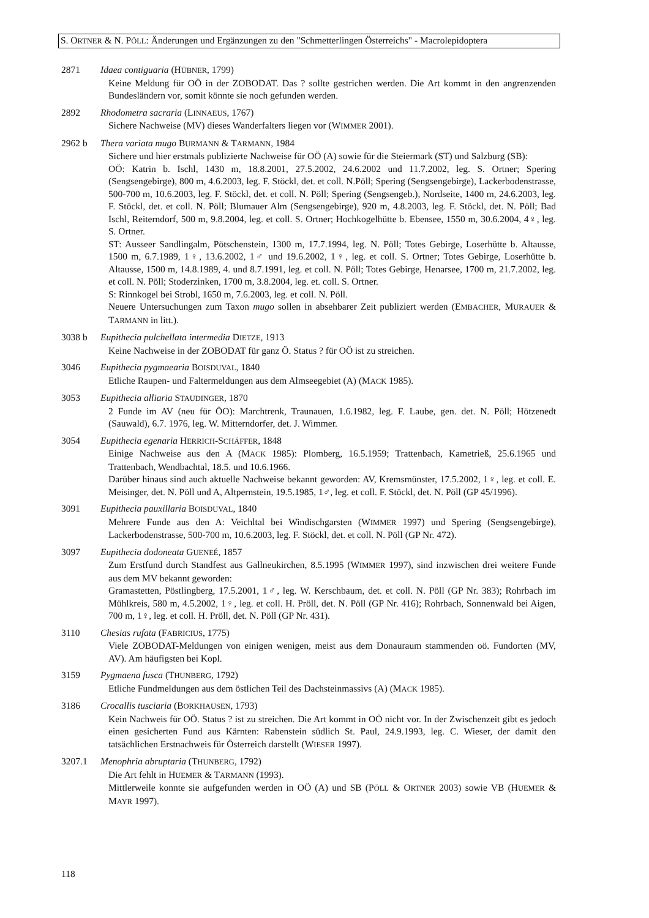S. ORTNER & N. PÖLL: Änderungen und Ergänzungen zu den "Schmetterlingen Österreichs" - Macrolepidoptera
2871 Idaea contiguaria (HÜBNER, 1799)
Keine Meldung für OÖ in der ZOBODAT. Das ? sollte gestrichen werden. Die Art kommt in den angrenzenden Bundesländern vor, somit könnte sie noch gefunden werden.
2892 Rhodometra sacraria (LINNAEUS, 1767)
Sichere Nachweise (MV) dieses Wanderfalters liegen vor (WIMMER 2001).
2962 b Thera variata mugo BURMANN & TARMANN, 1984
Sichere und hier erstmals publizierte Nachweise für OÖ (A) sowie für die Steiermark (ST) und Salzburg (SB):
OÖ: Katrin b. Ischl, 1430 m, 18.8.2001, 27.5.2002, 24.6.2002 und 11.7.2002, leg. S. Ortner; Spering (Sengsengebirge), 800 m, 4.6.2003, leg. F. Stöckl, det. et coll. N.Pöll; Spering (Sengsengebirge), Lackerbodenstrasse, 500-700 m, 10.6.2003, leg. F. Stöckl, det. et coll. N. Pöll; Spering (Sengsengeb.), Nordseite, 1400 m, 24.6.2003, leg. F. Stöckl, det. et coll. N. Pöll; Blumauer Alm (Sengsengebirge), 920 m, 4.8.2003, leg. F. Stöckl, det. N. Pöll; Bad Ischl, Reiterndorf, 500 m, 9.8.2004, leg. et coll. S. Ortner; Hochkogelhütte b. Ebensee, 1550 m, 30.6.2004, 4♀, leg. S. Ortner.
ST: Ausseer Sandlingalm, Pötschenstein, 1300 m, 17.7.1994, leg. N. Pöll; Totes Gebirge, Loserhütte b. Altausse, 1500 m, 6.7.1989, 1♀, 13.6.2002, 1♂ und 19.6.2002, 1♀, leg. et coll. S. Ortner; Totes Gebirge, Loserhütte b. Altausse, 1500 m, 14.8.1989, 4. und 8.7.1991, leg. et coll. N. Pöll; Totes Gebirge, Henarsee, 1700 m, 21.7.2002, leg. et coll. N. Pöll; Stoderzinken, 1700 m, 3.8.2004, leg. et. coll. S. Ortner.
S: Rinnkogel bei Strobl, 1650 m, 7.6.2003, leg. et coll. N. Pöll.
Neuere Untersuchungen zum Taxon mugo sollen in absehbarer Zeit publiziert werden (EMBACHER, MURAUER & TARMANN in litt.).
3038 b Eupithecia pulchellata intermedia DIETZE, 1913
Keine Nachweise in der ZOBODAT für ganz Ö. Status ? für OÖ ist zu streichen.
3046 Eupithecia pygmaearia BOISDUVAL, 1840
Etliche Raupen- und Faltermeldungen aus dem Almseegebiet (A) (MACK 1985).
3053 Eupithecia alliaria STAUDINGER, 1870
2 Funde im AV (neu für ÖO): Marchtrenk, Traunauen, 1.6.1982, leg. F. Laube, gen. det. N. Pöll; Hötzenedt (Sauwald), 6.7. 1976, leg. W. Mitterndorfer, det. J. Wimmer.
3054 Eupithecia egenaria HERRICH-SCHÄFFER, 1848
Einige Nachweise aus den A (MACK 1985): Plomberg, 16.5.1959; Trattenbach, Kametrieß, 25.6.1965 und Trattenbach, Wendbachtal, 18.5. und 10.6.1966.
Darüber hinaus sind auch aktuelle Nachweise bekannt geworden: AV, Kremsmünster, 17.5.2002, 1♀, leg. et coll. E. Meisinger, det. N. Pöll und A, Altpernstein, 19.5.1985, 1♂, leg. et coll. F. Stöckl, det. N. Pöll (GP 45/1996).
3091 Eupithecia pauxillaria BOISDUVAL, 1840
Mehrere Funde aus den A: Veichltal bei Windischgarsten (WIMMER 1997) und Spering (Sengsengebirge), Lackerbodenstrasse, 500-700 m, 10.6.2003, leg. F. Stöckl, det. et coll. N. Pöll (GP Nr. 472).
3097 Eupithecia dodoneata GUENEÉ, 1857
Zum Erstfund durch Standfest aus Gallneukirchen, 8.5.1995 (WIMMER 1997), sind inzwischen drei weitere Funde aus dem MV bekannt geworden:
Gramastetten, Pöstlingberg, 17.5.2001, 1♂, leg. W. Kerschbaum, det. et coll. N. Pöll (GP Nr. 383); Rohrbach im Mühlkreis, 580 m, 4.5.2002, 1♀, leg. et coll. H. Pröll, det. N. Pöll (GP Nr. 416); Rohrbach, Sonnenwald bei Aigen, 700 m, 1♀, leg. et coll. H. Pröll, det. N. Pöll (GP Nr. 431).
3110 Chesias rufata (FABRICIUS, 1775)
Viele ZOBODAT-Meldungen von einigen wenigen, meist aus dem Donauraum stammenden oö. Fundorten (MV, AV). Am häufigsten bei Kopl.
3159 Pygmaena fusca (THUNBERG, 1792)
Etliche Fundmeldungen aus dem östlichen Teil des Dachsteinmassivs (A) (MACK 1985).
3186 Crocallis tusciaria (BORKHAUSEN, 1793)
Kein Nachweis für OÖ. Status ? ist zu streichen. Die Art kommt in OÖ nicht vor. In der Zwischenzeit gibt es jedoch einen gesicherten Fund aus Kärnten: Rabenstein südlich St. Paul, 24.9.1993, leg. C. Wieser, der damit den tatsächlichen Erstnachweis für Österreich darstellt (WIESER 1997).
3207.1 Menophria abruptaria (THUNBERG, 1792)
Die Art fehlt in HUEMER & TARMANN (1993).
Mittlerweile konnte sie aufgefunden werden in OÖ (A) und SB (PÖLL & ORTNER 2003) sowie VB (HUEMER & MAYR 1997).
118